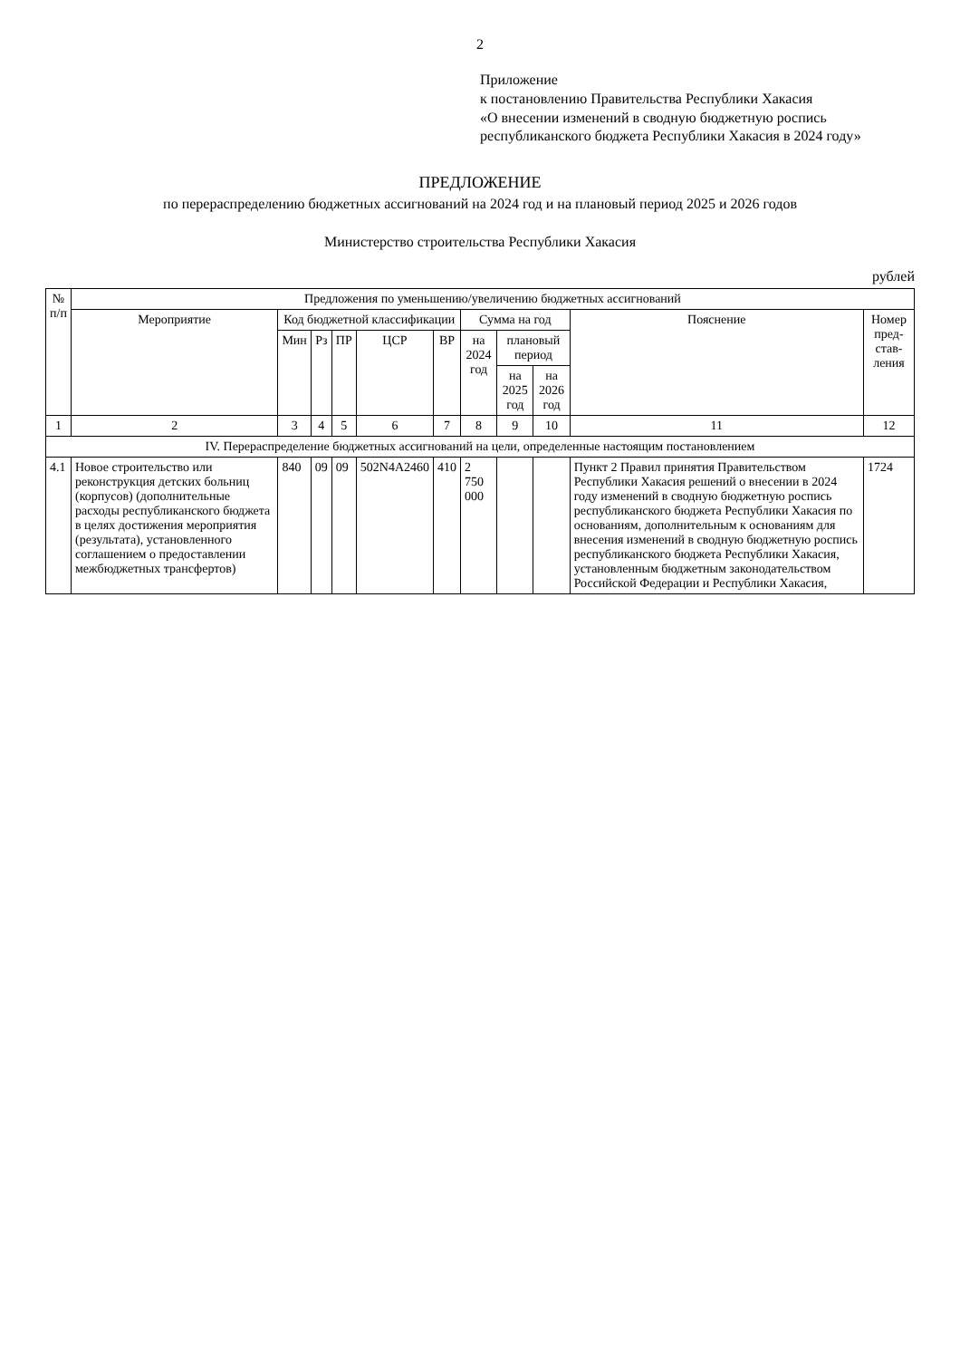2
Приложение
к постановлению Правительства Республики Хакасия
«О внесении изменений в сводную бюджетную роспись республиканского бюджета Республики Хакасия в 2024 году»
ПРЕДЛОЖЕНИЕ
по перераспределению бюджетных ассигнований на 2024 год и на плановый период 2025 и 2026 годов
Министерство строительства Республики Хакасия
рублей
| № п/п | Предложения по уменьшению/увеличению бюджетных ассигнований | | | | | | | | | | |
| --- | --- | --- | --- | --- | --- | --- | --- | --- | --- | --- | --- |
| | Мероприятие | Код бюджетной классификации | | | | | Сумма на год | | | Пояснение | Номер пред-став-ления |
| | | Мин | Рз | ПР | ЦСР | ВР | на 2024 год | плановый период | | | |
| | | | | | | | | на 2025 год | на 2026 год | | |
| 1 | 2 | 3 | 4 | 5 | 6 | 7 | 8 | 9 | 10 | 11 | 12 |
| IV. Перераспределение бюджетных ассигнований на цели, определенные настоящим постановлением | | | | | | | | | | | |
| 4.1 | Новое строительство или реконструкция детских больниц (корпусов) (дополнительные расходы республиканского бюджета в целях достижения мероприятия (результата), установленного соглашением о предоставлении межбюджетных трансфертов) | 840 | 09 | 09 | 502N4A2460 | 410 | 2 750 000 | | | Пункт 2 Правил принятия Правительством Республики Хакасия решений о внесении в 2024 году изменений в сводную бюджетную роспись республиканского бюджета Республики Хакасия по основаниям, дополнительным к основаниям для внесения изменений в сводную бюджетную роспись республиканского бюджета Республики Хакасия, установленным бюджетным законодательством Российской Федерации и Республики Хакасия, | 1724 |